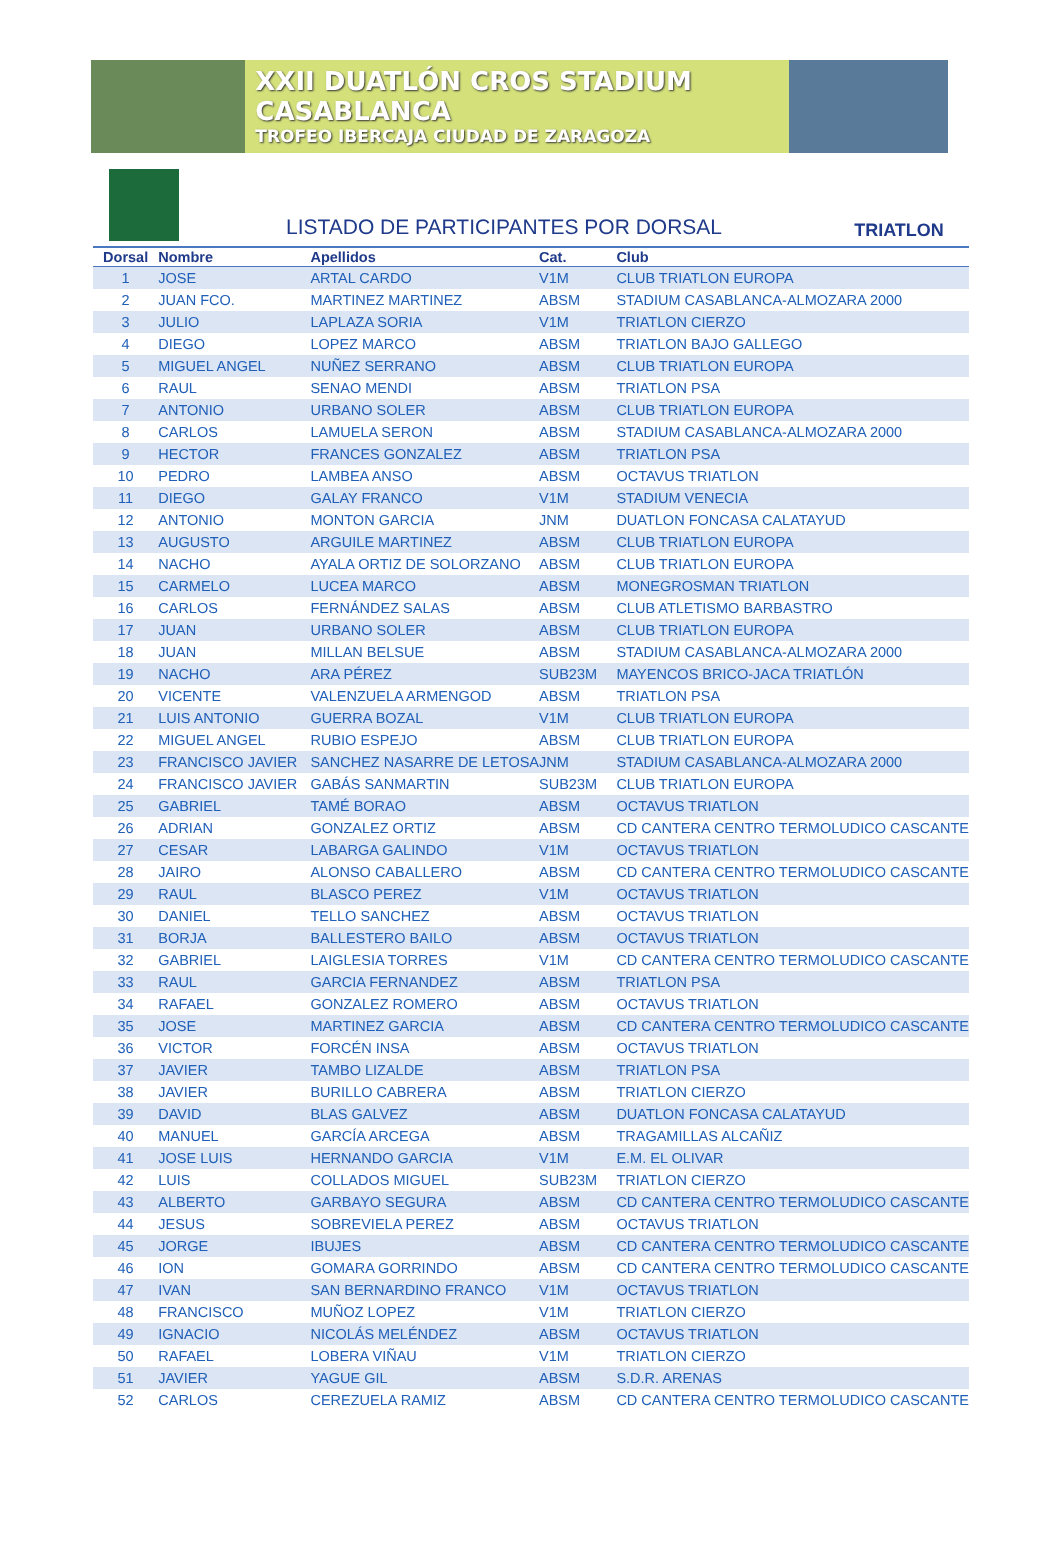XXII DUATLÓN CROS STADIUM CASABLANCA
TROFEO IBERCAJA CIUDAD DE ZARAGOZA
LISTADO DE PARTICIPANTES POR DORSAL
TRIATLON
| Dorsal | Nombre | Apellidos | Cat. | Club |
| --- | --- | --- | --- | --- |
| 1 | JOSE | ARTAL CARDO | V1M | CLUB TRIATLON EUROPA |
| 2 | JUAN FCO. | MARTINEZ MARTINEZ | ABSM | STADIUM CASABLANCA-ALMOZARA 2000 |
| 3 | JULIO | LAPLAZA SORIA | V1M | TRIATLON CIERZO |
| 4 | DIEGO | LOPEZ MARCO | ABSM | TRIATLON BAJO GALLEGO |
| 5 | MIGUEL ANGEL | NUÑEZ SERRANO | ABSM | CLUB TRIATLON EUROPA |
| 6 | RAUL | SENAO MENDI | ABSM | TRIATLON PSA |
| 7 | ANTONIO | URBANO SOLER | ABSM | CLUB TRIATLON EUROPA |
| 8 | CARLOS | LAMUELA SERON | ABSM | STADIUM CASABLANCA-ALMOZARA 2000 |
| 9 | HECTOR | FRANCES GONZALEZ | ABSM | TRIATLON PSA |
| 10 | PEDRO | LAMBEA ANSO | ABSM | OCTAVUS TRIATLON |
| 11 | DIEGO | GALAY FRANCO | V1M | STADIUM VENECIA |
| 12 | ANTONIO | MONTON GARCIA | JNM | DUATLON FONCASA CALATAYUD |
| 13 | AUGUSTO | ARGUILE MARTINEZ | ABSM | CLUB TRIATLON EUROPA |
| 14 | NACHO | AYALA ORTIZ DE SOLORZANO | ABSM | CLUB TRIATLON EUROPA |
| 15 | CARMELO | LUCEA MARCO | ABSM | MONEGROSMAN TRIATLON |
| 16 | CARLOS | FERNÁNDEZ SALAS | ABSM | CLUB ATLETISMO BARBASTRO |
| 17 | JUAN | URBANO SOLER | ABSM | CLUB TRIATLON EUROPA |
| 18 | JUAN | MILLAN BELSUE | ABSM | STADIUM CASABLANCA-ALMOZARA 2000 |
| 19 | NACHO | ARA PÉREZ | SUB23M | MAYENCOS BRICO-JACA TRIATLÓN |
| 20 | VICENTE | VALENZUELA ARMENGOD | ABSM | TRIATLON PSA |
| 21 | LUIS ANTONIO | GUERRA BOZAL | V1M | CLUB TRIATLON EUROPA |
| 22 | MIGUEL ANGEL | RUBIO ESPEJO | ABSM | CLUB TRIATLON EUROPA |
| 23 | FRANCISCO JAVIER | SANCHEZ NASARRE DE LETOSA | JNM | STADIUM CASABLANCA-ALMOZARA 2000 |
| 24 | FRANCISCO JAVIER | GABÁS SANMARTIN | SUB23M | CLUB TRIATLON EUROPA |
| 25 | GABRIEL | TAMÉ BORAO | ABSM | OCTAVUS TRIATLON |
| 26 | ADRIAN | GONZALEZ ORTIZ | ABSM | CD CANTERA CENTRO TERMOLUDICO CASCANTE |
| 27 | CESAR | LABARGA GALINDO | V1M | OCTAVUS TRIATLON |
| 28 | JAIRO | ALONSO CABALLERO | ABSM | CD CANTERA CENTRO TERMOLUDICO CASCANTE |
| 29 | RAUL | BLASCO PEREZ | V1M | OCTAVUS TRIATLON |
| 30 | DANIEL | TELLO SANCHEZ | ABSM | OCTAVUS TRIATLON |
| 31 | BORJA | BALLESTERO BAILO | ABSM | OCTAVUS TRIATLON |
| 32 | GABRIEL | LAIGLESIA TORRES | V1M | CD CANTERA CENTRO TERMOLUDICO CASCANTE |
| 33 | RAUL | GARCIA FERNANDEZ | ABSM | TRIATLON PSA |
| 34 | RAFAEL | GONZALEZ ROMERO | ABSM | OCTAVUS TRIATLON |
| 35 | JOSE | MARTINEZ GARCIA | ABSM | CD CANTERA CENTRO TERMOLUDICO CASCANTE |
| 36 | VICTOR | FORCÉN INSA | ABSM | OCTAVUS TRIATLON |
| 37 | JAVIER | TAMBO LIZALDE | ABSM | TRIATLON PSA |
| 38 | JAVIER | BURILLO CABRERA | ABSM | TRIATLON CIERZO |
| 39 | DAVID | BLAS GALVEZ | ABSM | DUATLON FONCASA CALATAYUD |
| 40 | MANUEL | GARCÍA ARCEGA | ABSM | TRAGAMILLAS ALCAÑIZ |
| 41 | JOSE LUIS | HERNANDO GARCIA | V1M | E.M. EL OLIVAR |
| 42 | LUIS | COLLADOS MIGUEL | SUB23M | TRIATLON CIERZO |
| 43 | ALBERTO | GARBAYO SEGURA | ABSM | CD CANTERA CENTRO TERMOLUDICO CASCANTE |
| 44 | JESUS | SOBREVIELA PEREZ | ABSM | OCTAVUS TRIATLON |
| 45 | JORGE | IBUJES | ABSM | CD CANTERA CENTRO TERMOLUDICO CASCANTE |
| 46 | ION | GOMARA GORRINDO | ABSM | CD CANTERA CENTRO TERMOLUDICO CASCANTE |
| 47 | IVAN | SAN BERNARDINO FRANCO | V1M | OCTAVUS TRIATLON |
| 48 | FRANCISCO | MUÑOZ LOPEZ | V1M | TRIATLON CIERZO |
| 49 | IGNACIO | NICOLÁS MELÉNDEZ | ABSM | OCTAVUS TRIATLON |
| 50 | RAFAEL | LOBERA VIÑAU | V1M | TRIATLON CIERZO |
| 51 | JAVIER | YAGUE GIL | ABSM | S.D.R. ARENAS |
| 52 | CARLOS | CEREZUELA RAMIZ | ABSM | CD CANTERA CENTRO TERMOLUDICO CASCANTE |